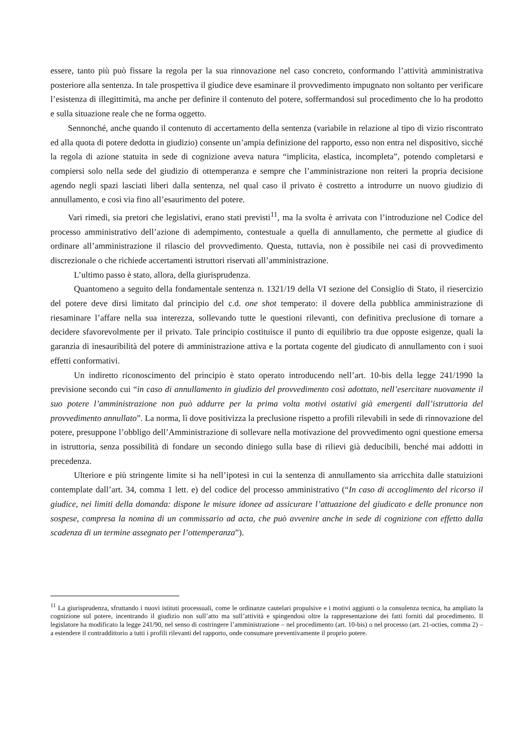essere, tanto più può fissare la regola per la sua rinnovazione nel caso concreto, conformando l’attività amministrativa posteriore alla sentenza. In tale prospettiva il giudice deve esaminare il provvedimento impugnato non soltanto per verificare l’esistenza di illegittimità, ma anche per definire il contenuto del potere, soffermandosi sul procedimento che lo ha prodotto e sulla situazione reale che ne forma oggetto.
Sennonché, anche quando il contenuto di accertamento della sentenza (variabile in relazione al tipo di vizio riscontrato ed alla quota di potere dedotta in giudizio) consente un’ampia definizione del rapporto, esso non entra nel dispositivo, sicché la regola di azione statuita in sede di cognizione aveva natura “implicita, elastica, incompleta”, potendo completarsi e compiersi solo nella sede del giudizio di ottemperanza e sempre che l’amministrazione non reiteri la propria decisione agendo negli spazi lasciati liberi dalla sentenza, nel qual caso il privato è costretto a introdurre un nuovo giudizio di annullamento, e così via fino all’esaurimento del potere.
Vari rimedi, sia pretori che legislativi, erano stati previsti<sup>11</sup>, ma la svolta è arrivata con l’introduzione nel Codice del processo amministrativo dell’azione di adempimento, contestuale a quella di annullamento, che permette al giudice di ordinare all’amministrazione il rilascio del provvedimento. Questa, tuttavia, non è possibile nei casi di provvedimento discrezionale o che richiede accertamenti istruttori riservati all’amministrazione.
L’ultimo passo è stato, allora, della giurisprudenza.
Quantomeno a seguito della fondamentale sentenza n. 1321/19 della VI sezione del Consiglio di Stato, il riesercizio del potere deve dirsi limitato dal principio del c.d. one shot temperato: il dovere della pubblica amministrazione di riesaminare l’affare nella sua interezza, sollevando tutte le questioni rilevanti, con definitiva preclusione di tornare a decidere sfavorevolmente per il privato. Tale principio costituisce il punto di equilibrio tra due opposte esigenze, quali la garanzia di inesauribilità del potere di amministrazione attiva e la portata cogente del giudicato di annullamento con i suoi effetti conformativi.
Un indiretto riconoscimento del principio è stato operato introducendo nell’art. 10-bis della legge 241/1990 la previsione secondo cui “in caso di annullamento in giudizio del provvedimento così adottato, nell’esercitare nuovamente il suo potere l’amministrazione non può addurre per la prima volta motivi ostativi già emergenti dall’istruttoria del provvedimento annullato”. La norma, lì dove positivizza la preclusione rispetto a profili rilevabili in sede di rinnovazione del potere, presuppone l’obbligo dell’Amministrazione di sollevare nella motivazione del provvedimento ogni questione emersa in istruttoria, senza possibilità di fondare un secondo diniego sulla base di rilievi già deducibili, benché mai addotti in precedenza.
Ulteriore e più stringente limite si ha nell’ipotesi in cui la sentenza di annullamento sia arricchita dalle statuizioni contemplate dall’art. 34, comma 1 lett. e) del codice del processo amministrativo (“In caso di accoglimento del ricorso il giudice, nei limiti della domanda: dispone le misure idonee ad assicurare l’attuazione del giudicato e delle pronunce non sospese, compresa la nomina di un commissario ad acta, che può avvenire anche in sede di cognizione con effetto dalla scadenza di un termine assegnato per l’ottemperanza”).
<sup>11</sup> La giurisprudenza, sfruttando i nuovi istituti processuali, come le ordinanze cautelari propulsive e i motivi aggiunti o la consulenza tecnica, ha ampliato la cognizione sul potere, incentrando il giudizio non sull’atto ma sull’attività e spingendosi oltre la rappresentazione dei fatti forniti dal procedimento. Il legislatore ha modificato la legge 241/90, nel senso di costringere l’amministrazione – nel procedimento (art. 10-bis) o nel processo (art. 21-octies, comma 2) – a estendere il contraddittorio a tutti i profili rilevanti del rapporto, onde consumare preventivamente il proprio potere.